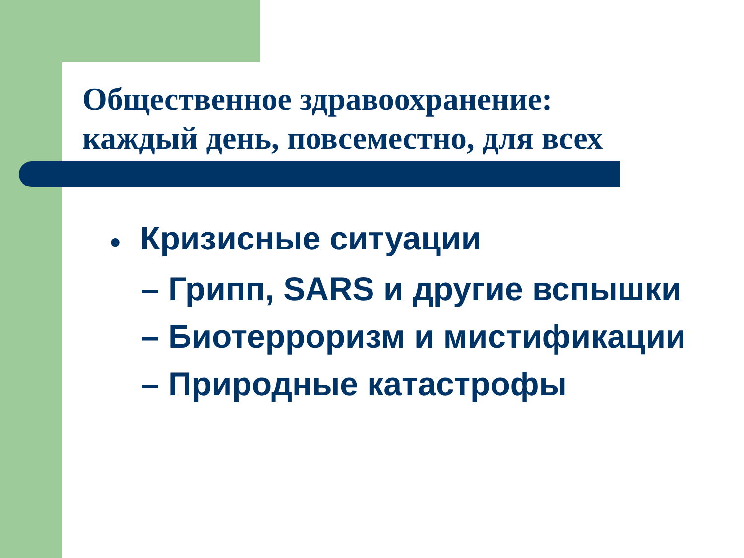Общественное здравоохранение:
каждый день, повсеместно, для всех
● Кризисные ситуации
– Грипп, SARS и другие вспышки
– Биотерроризм и мистификации
– Природные катастрофы